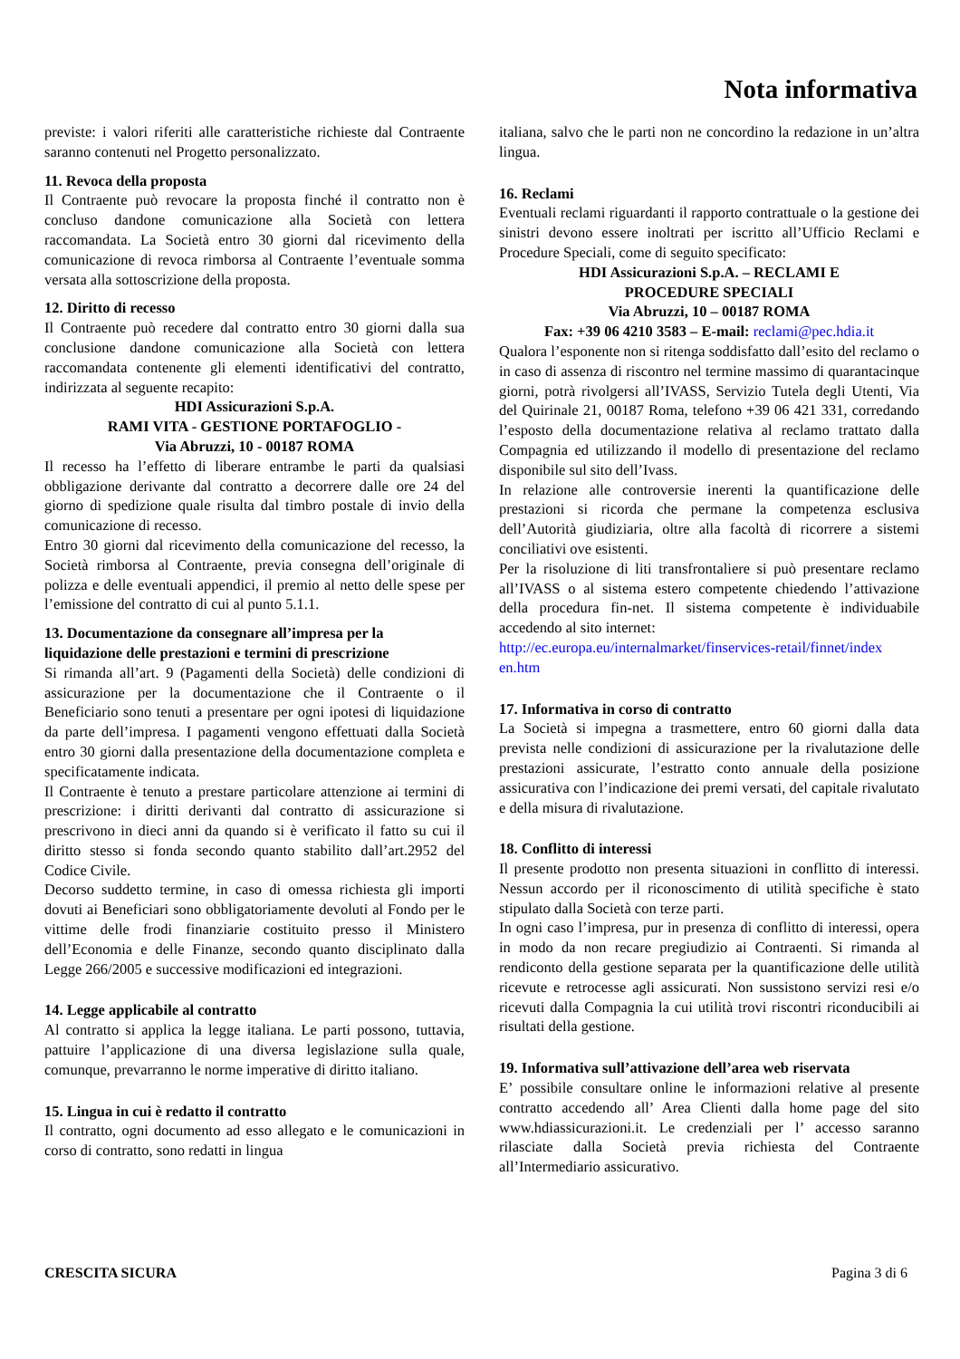Nota informativa
previste: i valori riferiti alle caratteristiche richieste dal Contraente saranno contenuti nel Progetto personalizzato.
11. Revoca della proposta
Il Contraente può revocare la proposta finché il contratto non è concluso dandone comunicazione alla Società con lettera raccomandata. La Società entro 30 giorni dal ricevimento della comunicazione di revoca rimborsa al Contraente l’eventuale somma versata alla sottoscrizione della proposta.
12. Diritto di recesso
Il Contraente può recedere dal contratto entro 30 giorni dalla sua conclusione dandone comunicazione alla Società con lettera raccomandata contenente gli elementi identificativi del contratto, indirizzata al seguente recapito:
HDI Assicurazioni S.p.A.
RAMI VITA - GESTIONE PORTAFOGLIO -
Via Abruzzi, 10 - 00187 ROMA
Il recesso ha l’effetto di liberare entrambe le parti da qualsiasi obbligazione derivante dal contratto a decorrere dalle ore 24 del giorno di spedizione quale risulta dal timbro postale di invio della comunicazione di recesso.
Entro 30 giorni dal ricevimento della comunicazione del recesso, la Società rimborsa al Contraente, previa consegna dell’originale di polizza e delle eventuali appendici, il premio al netto delle spese per l’emissione del contratto di cui al punto 5.1.1.
13. Documentazione da consegnare all’impresa per la liquidazione delle prestazioni e termini di prescrizione
Si rimanda all’art. 9 (Pagamenti della Società) delle condizioni di assicurazione per la documentazione che il Contraente o il Beneficiario sono tenuti a presentare per ogni ipotesi di liquidazione da parte dell’impresa. I pagamenti vengono effettuati dalla Società entro 30 giorni dalla presentazione della documentazione completa e specificatamente indicata.
Il Contraente è tenuto a prestare particolare attenzione ai termini di prescrizione: i diritti derivanti dal contratto di assicurazione si prescrivono in dieci anni da quando si è verificato il fatto su cui il diritto stesso si fonda secondo quanto stabilito dall’art.2952 del Codice Civile.
Decorso suddetto termine, in caso di omessa richiesta gli importi dovuti ai Beneficiari sono obbligatoriamente devoluti al Fondo per le vittime delle frodi finanziarie costituito presso il Ministero dell’Economia e delle Finanze, secondo quanto disciplinato dalla Legge 266/2005 e successive modificazioni ed integrazioni.
14. Legge applicabile al contratto
Al contratto si applica la legge italiana. Le parti possono, tuttavia, pattuire l’applicazione di una diversa legislazione sulla quale, comunque, prevarranno le norme imperative di diritto italiano.
15. Lingua in cui è redatto il contratto
Il contratto, ogni documento ad esso allegato e le comunicazioni in corso di contratto, sono redatti in lingua
italiana, salvo che le parti non ne concordino la redazione in un’altra lingua.
16. Reclami
Eventuali reclami riguardanti il rapporto contrattuale o la gestione dei sinistri devono essere inoltrati per iscritto all’Ufficio Reclami e Procedure Speciali, come di seguito specificato:
HDI Assicurazioni S.p.A. – RECLAMI E
PROCEDURE SPECIALI
Via Abruzzi, 10 – 00187 ROMA
Fax: +39 06 4210 3583 – E-mail: reclami@pec.hdia.it
Qualora l’esponente non si ritenga soddisfatto dall’esito del reclamo o in caso di assenza di riscontro nel termine massimo di quarantacinque giorni, potrà rivolgersi all’IVASS, Servizio Tutela degli Utenti, Via del Quirinale 21, 00187 Roma, telefono +39 06 421 331, corredando l’esposto della documentazione relativa al reclamo trattato dalla Compagnia ed utilizzando il modello di presentazione del reclamo disponibile sul sito dell’Ivass.
In relazione alle controversie inerenti la quantificazione delle prestazioni si ricorda che permane la competenza esclusiva dell’Autorità giudiziaria, oltre alla facoltà di ricorrere a sistemi conciliativi ove esistenti.
Per la risoluzione di liti transfrontaliere si può presentare reclamo all’IVASS o al sistema estero competente chiedendo l’attivazione della procedura fin-net. Il sistema competente è individuabile accedendo al sito internet:
http://ec.europa.eu/internalmarket/finservices-retail/finnet/index en.htm
17. Informativa in corso di contratto
La Società si impegna a trasmettere, entro 60 giorni dalla data prevista nelle condizioni di assicurazione per la rivalutazione delle prestazioni assicurate, l’estratto conto annuale della posizione assicurativa con l’indicazione dei premi versati, del capitale rivalutato e della misura di rivalutazione.
18. Conflitto di interessi
Il presente prodotto non presenta situazioni in conflitto di interessi. Nessun accordo per il riconoscimento di utilità specifiche è stato stipulato dalla Società con terze parti.
In ogni caso l’impresa, pur in presenza di conflitto di interessi, opera in modo da non recare pregiudizio ai Contraenti. Si rimanda al rendiconto della gestione separata per la quantificazione delle utilità ricevute e retrocesse agli assicurati. Non sussistono servizi resi e/o ricevuti dalla Compagnia la cui utilità trovi riscontri riconducibili ai risultati della gestione.
19. Informativa sull’attivazione dell’area web riservata
E’ possibile consultare online le informazioni relative al presente contratto accedendo all’ Area Clienti dalla home page del sito www.hdiassicurazioni.it. Le credenziali per l’ accesso saranno rilasciate dalla Società previa richiesta del Contraente all’Intermediario assicurativo.
CRESCITA SICURA Pagina 3 di 6